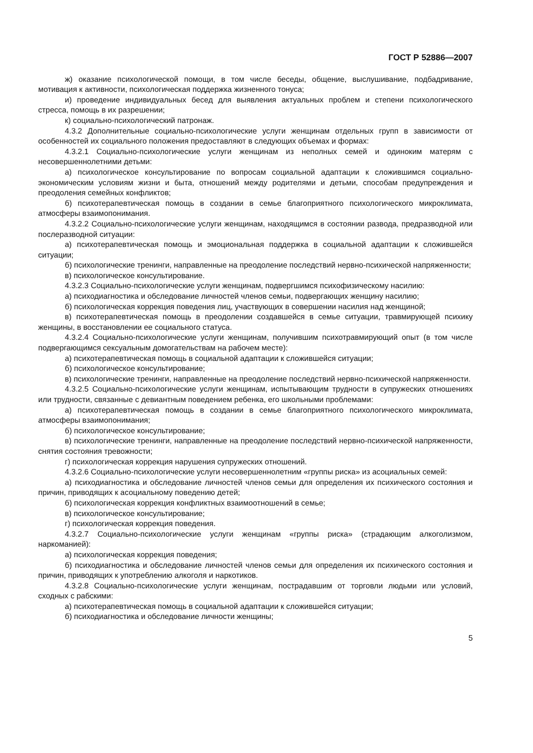ГОСТ Р 52886—2007
ж) оказание психологической помощи, в том числе беседы, общение, выслушивание, подбадривание, мотивация к активности, психологическая поддержка жизненного тонуса;
и) проведение индивидуальных бесед для выявления актуальных проблем и степени психологического стресса, помощь в их разрешении;
к) социально-психологический патронаж.
4.3.2 Дополнительные социально-психологические услуги женщинам отдельных групп в зависимости от особенностей их социального положения предоставляют в следующих объемах и формах:
4.3.2.1 Социально-психологические услуги женщинам из неполных семей и одиноким матерям с несовершеннолетними детьми:
а) психологическое консультирование по вопросам социальной адаптации к сложившимся социально-экономическим условиям жизни и быта, отношений между родителями и детьми, способам предупреждения и преодоления семейных конфликтов;
б) психотерапевтическая помощь в создании в семье благоприятного психологического микроклимата, атмосферы взаимопонимания.
4.3.2.2 Социально-психологические услуги женщинам, находящимся в состоянии развода, предразводной или послеразводной ситуации:
а) психотерапевтическая помощь и эмоциональная поддержка в социальной адаптации к сложившейся ситуации;
б) психологические тренинги, направленные на преодоление последствий нервно-психической напряженности;
в) психологическое консультирование.
4.3.2.3 Социально-психологические услуги женщинам, подвергшимся психофизическому насилию:
а) психодиагностика и обследование личностей членов семьи, подвергающих женщину насилию;
б) психологическая коррекция поведения лиц, участвующих в совершении насилия над женщиной;
в) психотерапевтическая помощь в преодолении создавшейся в семье ситуации, травмирующей психику женщины, в восстановлении ее социального статуса.
4.3.2.4 Социально-психологические услуги женщинам, получившим психотравмирующий опыт (в том числе подвергающимся сексуальным домогательствам на рабочем месте):
а) психотерапевтическая помощь в социальной адаптации к сложившейся ситуации;
б) психологическое консультирование;
в) психологические тренинги, направленные на преодоление последствий нервно-психической напряженности.
4.3.2.5 Социально-психологические услуги женщинам, испытывающим трудности в супружеских отношениях или трудности, связанные с девиантным поведением ребенка, его школьными проблемами:
а) психотерапевтическая помощь в создании в семье благоприятного психологического микроклимата, атмосферы взаимопонимания;
б) психологическое консультирование;
в) психологические тренинги, направленные на преодоление последствий нервно-психической напряженности, снятия состояния тревожности;
г) психологическая коррекция нарушения супружеских отношений.
4.3.2.6 Социально-психологические услуги несовершеннолетним «группы риска» из асоциальных семей:
а) психодиагностика и обследование личностей членов семьи для определения их психического состояния и причин, приводящих к асоциальному поведению детей;
б) психологическая коррекция конфликтных взаимоотношений в семье;
в) психологическое консультирование;
г) психологическая коррекция поведения.
4.3.2.7 Социально-психологические услуги женщинам «группы риска» (страдающим алкоголизмом, наркоманией):
а) психологическая коррекция поведения;
б) психодиагностика и обследование личностей членов семьи для определения их психического состояния и причин, приводящих к употреблению алкоголя и наркотиков.
4.3.2.8 Социально-психологические услуги женщинам, пострадавшим от торговли людьми или условий, сходных с рабскими:
а) психотерапевтическая помощь в социальной адаптации к сложившейся ситуации;
б) психодиагностика и обследование личности женщины;
5